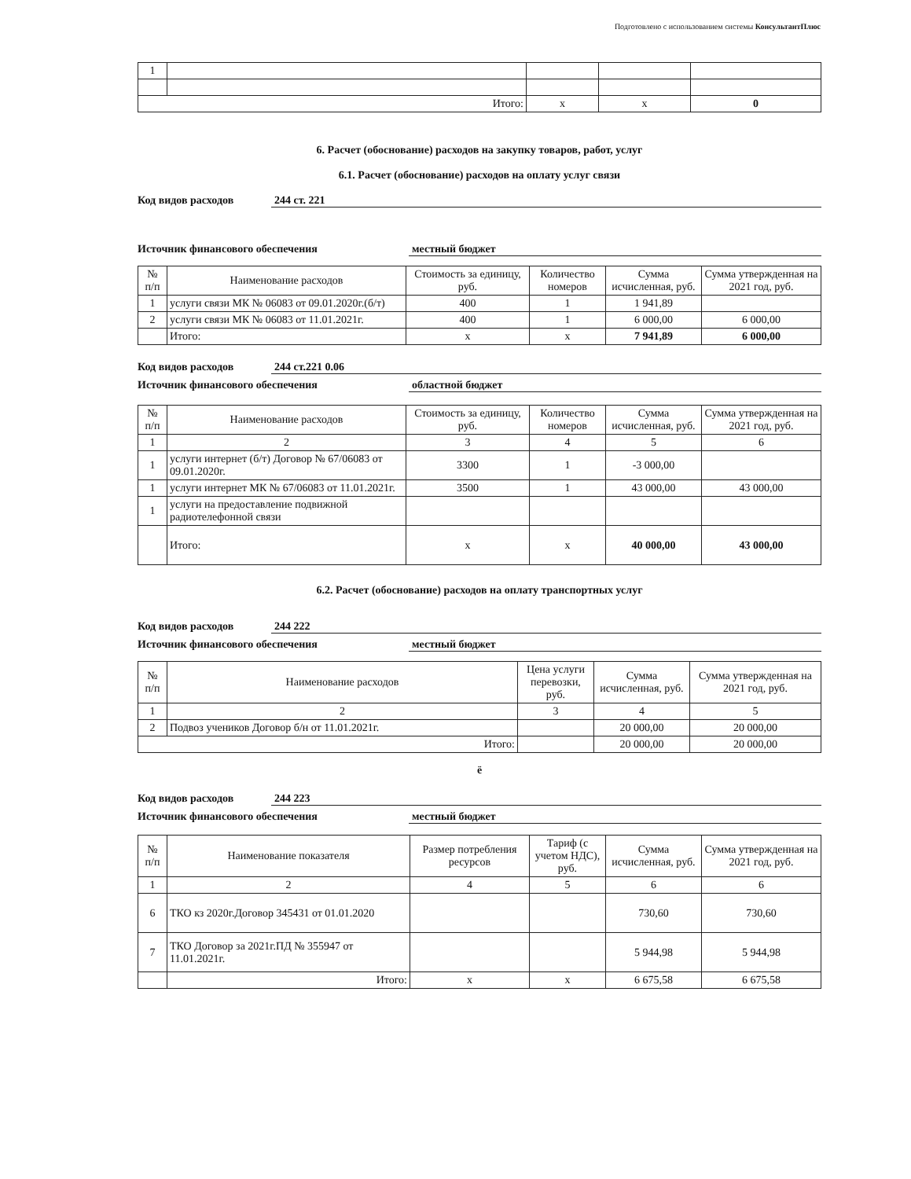Подготовлено с использованием системы КонсультантПлюс
| 1 | | | | |
| Итого: | | x | x | 0 |
6. Расчет (обоснование) расходов на закупку товаров, работ, услуг
6.1. Расчет (обоснование) расходов на оплату услуг связи
Код видов расходов 244 ст. 221
Источник финансового обеспечения местный бюджет
| № п/п | Наименование расходов | Стоимость за единицу, руб. | Количество номеров | Сумма исчисленная, руб. | Сумма утвержденная на 2021 год, руб. |
| --- | --- | --- | --- | --- | --- |
| 1 | услуги связи МК № 06083 от 09.01.2020г.(б/т) | 400 | 1 | 1 941,89 | |
| 2 | услуги связи МК № 06083 от 11.01.2021г. | 400 | 1 | 6 000,00 | 6 000,00 |
| | Итого: | x | x | 7 941,89 | 6 000,00 |
Код видов расходов 244 ст.221 0.06
Источник финансового обеспечения областной бюджет
| № п/п | Наименование расходов | Стоимость за единицу, руб. | Количество номеров | Сумма исчисленная, руб. | Сумма утвержденная на 2021 год, руб. |
| --- | --- | --- | --- | --- | --- |
| 1 | 2 | 3 | 4 | 5 | 6 |
| 1 | услуги интернет (б/т) Договор № 67/06083 от 09.01.2020г. | 3300 | 1 | -3 000,00 | |
| 1 | услуги интернет МК № 67/06083 от 11.01.2021г. | 3500 | 1 | 43 000,00 | 43 000,00 |
| 1 | услуги на предоставление подвижной радиотелефонной связи | | | | |
| | Итого: | x | x | 40 000,00 | 43 000,00 |
6.2. Расчет (обоснование) расходов на оплату транспортных услуг
Код видов расходов 244 222
Источник финансового обеспечения местный бюджет
| № п/п | Наименование расходов | Цена услуги перевозки, руб. | Сумма исчисленная, руб. | Сумма утвержденная на 2021 год, руб. |
| --- | --- | --- | --- | --- |
| 1 | 2 | 3 | 4 | 5 |
| 2 | Подвоз учеников Договор б/н от 11.01.2021г. | | 20 000,00 | 20 000,00 |
| Итого: | | | 20 000,00 | 20 000,00 |
ё
Код видов расходов 244 223
Источник финансового обеспечения местный бюджет
| № п/п | Наименование показателя | Размер потребления ресурсов | Тариф (с учетом НДС), руб. | Сумма исчисленная, руб. | Сумма утвержденная на 2021 год, руб. |
| --- | --- | --- | --- | --- | --- |
| 1 | 2 | 4 | 5 | 6 | 6 |
| 6 | ТКО кз 2020г.Договор 345431 от 01.01.2020 | | | 730,60 | 730,60 |
| 7 | ТКО Договор за 2021г.ПД № 355947 от 11.01.2021г. | | | 5 944,98 | 5 944,98 |
| | Итого: | x | x | 6 675,58 | 6 675,58 |